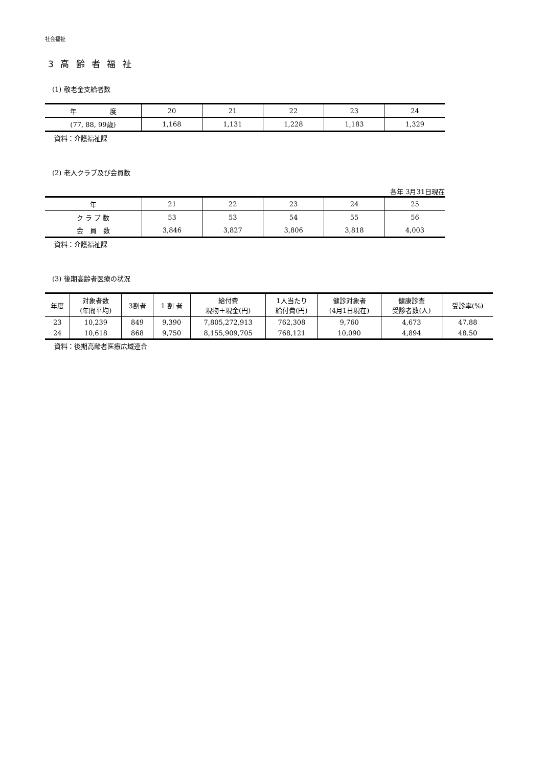社会福祉
3 高 齢 者 福 祉
(1) 敬老金支給者数
| 年 度 | 20 | 21 | 22 | 23 | 24 |
| --- | --- | --- | --- | --- | --- |
| (77, 88, 99歳) | 1,168 | 1,131 | 1,228 | 1,183 | 1,329 |
資料：介護福祉課
(2) 老人クラブ及び会員数
各年 3月31日現在
| 年 | 21 | 22 | 23 | 24 | 25 |
| --- | --- | --- | --- | --- | --- |
| ク ラ ブ 数 | 53 | 53 | 54 | 55 | 56 |
| 会 員 数 | 3,846 | 3,827 | 3,806 | 3,818 | 4,003 |
資料：介護福祉課
(3) 後期高齢者医療の状況
| 年度 | 対象者数 (年間平均) | 3割者 | 1 割 者 | 給付費 現物＋現金(円) | 1人当たり 給付費(円) | 健診対象者 (4月1日現在) | 健康診査 受診者数(人) | 受診率(%) |
| --- | --- | --- | --- | --- | --- | --- | --- | --- |
| 23 | 10,239 | 849 | 9,390 | 7,805,272,913 | 762,308 | 9,760 | 4,673 | 47.88 |
| 24 | 10,618 | 868 | 9,750 | 8,155,909,705 | 768,121 | 10,090 | 4,894 | 48.50 |
資料：後期高齢者医療広域連合